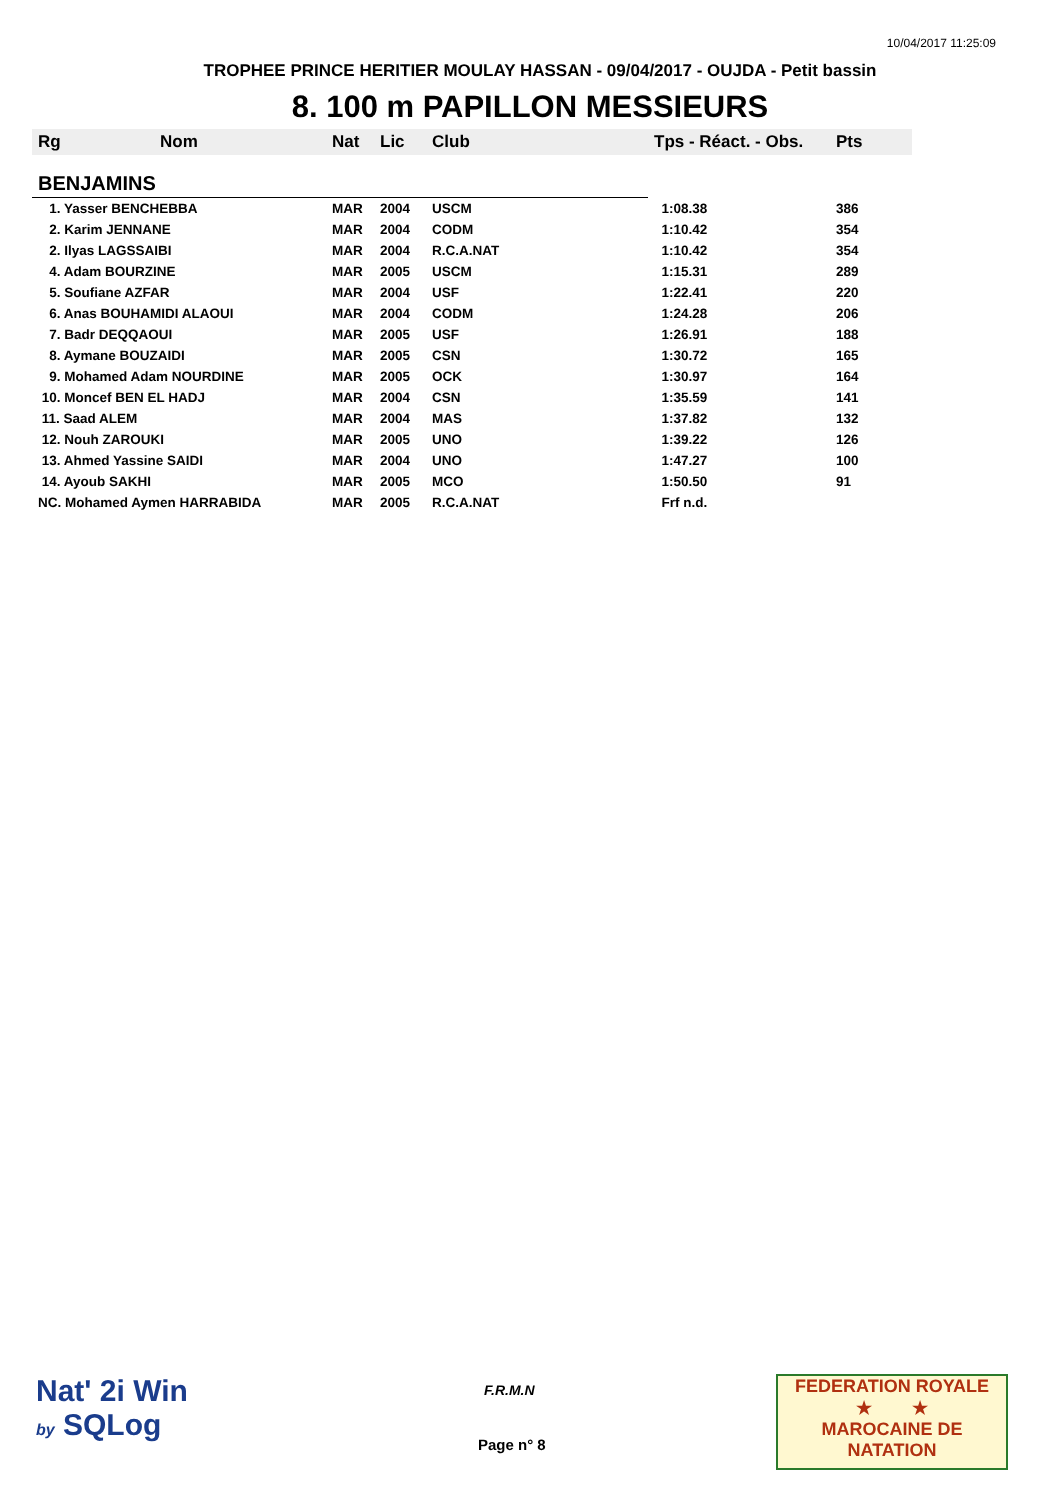10/04/2017 11:25:09
TROPHEE PRINCE HERITIER MOULAY HASSAN - 09/04/2017 - OUJDA - Petit bassin
8. 100 m PAPILLON MESSIEURS
| Rg | Nom | Nat | Lic | Club | Tps - Réact. - Obs. | Pts |
| --- | --- | --- | --- | --- | --- | --- |
| BENJAMINS | | | | | | |
| 1. Yasser BENCHEBBA | | MAR | 2004 | USCM | 1:08.38 | 386 |
| 2. Karim JENNANE | | MAR | 2004 | CODM | 1:10.42 | 354 |
| 2. Ilyas LAGSSAIBI | | MAR | 2004 | R.C.A.NAT | 1:10.42 | 354 |
| 4. Adam BOURZINE | | MAR | 2005 | USCM | 1:15.31 | 289 |
| 5. Soufiane AZFAR | | MAR | 2004 | USF | 1:22.41 | 220 |
| 6. Anas BOUHAMIDI ALAOUI | | MAR | 2004 | CODM | 1:24.28 | 206 |
| 7. Badr DEQQAOUI | | MAR | 2005 | USF | 1:26.91 | 188 |
| 8. Aymane BOUZAIDI | | MAR | 2005 | CSN | 1:30.72 | 165 |
| 9. Mohamed Adam NOURDINE | | MAR | 2005 | OCK | 1:30.97 | 164 |
| 10. Moncef BEN EL HADJ | | MAR | 2004 | CSN | 1:35.59 | 141 |
| 11. Saad ALEM | | MAR | 2004 | MAS | 1:37.82 | 132 |
| 12. Nouh ZAROUKI | | MAR | 2005 | UNO | 1:39.22 | 126 |
| 13. Ahmed Yassine SAIDI | | MAR | 2004 | UNO | 1:47.27 | 100 |
| 14. Ayoub SAKHI | | MAR | 2005 | MCO | 1:50.50 | 91 |
| NC. Mohamed Aymen HARRABIDA | | MAR | 2005 | R.C.A.NAT | Frf n.d. | |
Nat' 2i Win
by SQLog
F.R.M.N
Page n° 8
FEDERATION ROYALE
★ ★
MAROCAINE DE NATATION